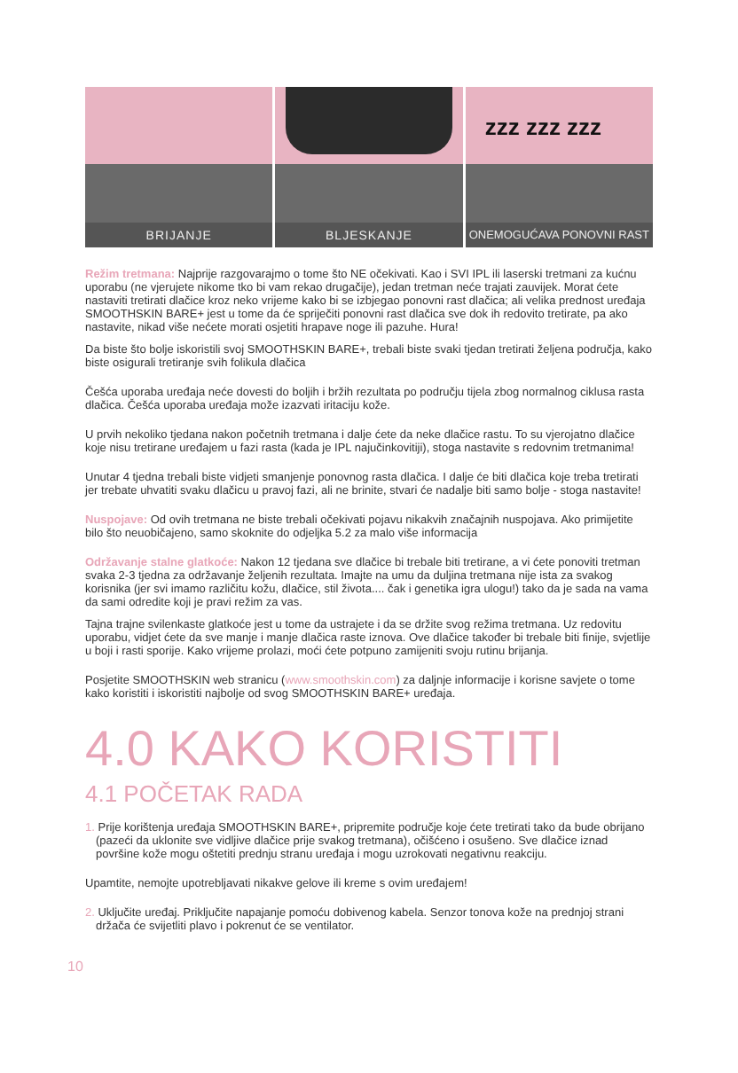BRIJANJE
BLJESKANJE
zzz zzz zzz
ONEMOGUĆAVA PONOVNI RAST
Režim tretmana: Najprije razgovarajmo o tome što NE očekivati. Kao i SVI IPL ili laserski tretmani za kućnu uporabu (ne vjerujete nikome tko bi vam rekao drugačije), jedan tretman neće trajati zauvijek. Morat ćete nastaviti tretirati dlačice kroz neko vrijeme kako bi se izbjegao ponovni rast dlačica; ali velika prednost uređaja SMOOTHSKIN BARE+ jest u tome da će spriječiti ponovni rast dlačica sve dok ih redovito tretirate, pa ako nastavite, nikad više nećete morati osjetiti hrapave noge ili pazuhe. Hura!
Da biste što bolje iskoristili svoj SMOOTHSKIN BARE+, trebali biste svaki tjedan tretirati željena područja, kako biste osigurali tretiranje svih folikula dlačica
Češća uporaba uređaja neće dovesti do boljih i bržih rezultata po području tijela zbog normalnog ciklusa rasta dlačica. Češća uporaba uređaja može izazvati iritaciju kože.
U prvih nekoliko tjedana nakon početnih tretmana i dalje ćete da neke dlačice rastu. To su vjerojatno dlačice koje nisu tretirane uređajem u fazi rasta (kada je IPL najučinkovitiji), stoga nastavite s redovnim tretmanima!
Unutar 4 tjedna trebali biste vidjeti smanjenje ponovnog rasta dlačica. I dalje će biti dlačica koje treba tretirati jer trebate uhvatiti svaku dlačicu u pravoj fazi, ali ne brinite, stvari će nadalje biti samo bolje - stoga nastavite!
Nuspojave: Od ovih tretmana ne biste trebali očekivati pojavu nikakvih značajnih nuspojava. Ako primijetite bilo što neuobičajeno, samo skoknite do odjeljka 5.2 za malo više informacija
Održavanje stalne glatkoće: Nakon 12 tjedana sve dlačice bi trebale biti tretirane, a vi ćete ponoviti tretman svaka 2-3 tjedna za održavanje željenih rezultata. Imajte na umu da duljina tretmana nije ista za svakog korisnika (jer svi imamo različitu kožu, dlačice, stil života.... čak i genetika igra ulogu!) tako da je sada na vama da sami odredite koji je pravi režim za vas.
Tajna trajne svilenkaste glatkoće jest u tome da ustrajete i da se držite svog režima tretmana. Uz redovitu uporabu, vidjet ćete da sve manje i manje dlačica raste iznova. Ove dlačice također bi trebale biti finije, svjetlije u boji i rasti sporije. Kako vrijeme prolazi, moći ćete potpuno zamijeniti svoju rutinu brijanja.
Posjetite SMOOTHSKIN web stranicu (www.smoothskin.com) za daljnje informacije i korisne savjete o tome kako koristiti i iskoristiti najbolje od svog SMOOTHSKIN BARE+ uređaja.
4.0 KAKO KORISTITI
4.1 POČETAK RADA
1. Prije korištenja uređaja SMOOTHSKIN BARE+, pripremite područje koje ćete tretirati tako da bude obrijano (pazeći da uklonite sve vidljive dlačice prije svakog tretmana), očišćeno i osušeno. Sve dlačice iznad površine kože mogu oštetiti prednju stranu uređaja i mogu uzrokovati negativnu reakciju.
Upamtite, nemojte upotrebljavati nikakve gelove ili kreme s ovim uređajem!
2. Uključite uređaj. Priključite napajanje pomoću dobivenog kabela. Senzor tonova kože na prednjoj strani držača će svijetliti plavo i pokrenut će se ventilator.
10